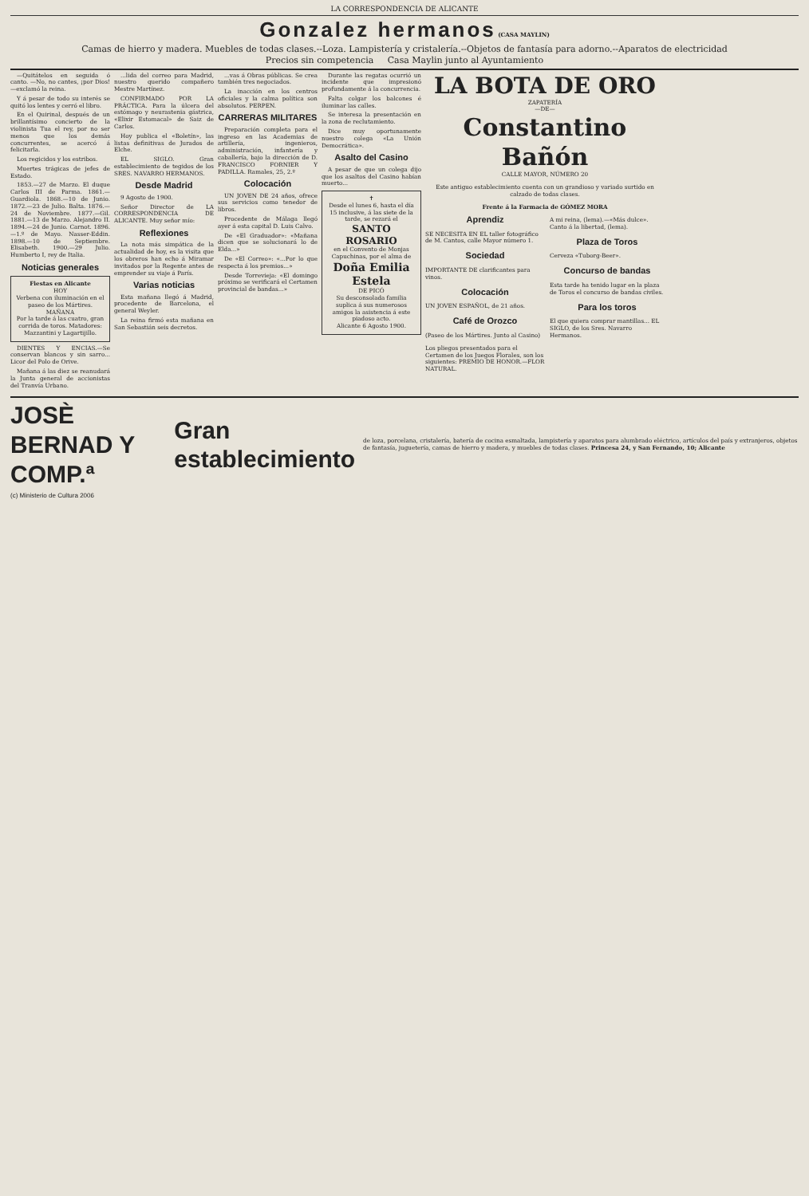LA CORRESPONDENCIA DE ALICANTE
Gonzalez hermanos (CASA MAYLIN)
Camas de hierro y madera. Muebles de todas clases.--Loza. Lampistería y cristalería.--Objetos de fantasía para adorno.--Aparatos de electricidad
Precios sin competencia Casa Maylin junto al Ayuntamiento
—Quitátelos en seguida ó canto. —No, no cantes, ¡por Dios!—exclamó la reina.
Y á pesar de todo su interés se quitó los lentes y cerró el libro.
En el Quirinal, después de un brillantísimo concierto de la violinista Tua el rey, por no ser menos que los demás concurrentes, se acercó á felicitarla.
Los regicidos y los estribos.
Muertes trágicas de jefes de Estado.
1853.—27 de Marzo. El duque Carlos III de Parma. 1861.—Guardiola. 1868.—10 de Junio. 1872.—23 de Julio. Balta. 1876.—24 de Noviembre. 1877.—Gil. 1881.—13 de Marzo. Alejandro II. 1894.—24 de Junio. Carnot. 1896.—1.º de Mayo. Nasser-Eddin. 1898.—10 de Septiembre. Elisabeth. 1900.—29 Julio. Humberto I, rey de Italia.
Noticias generales
Fiestas en Alicante
HOY
Verbena con iluminación en el paseo de los Mártires.
MAÑANA
Por la tarde á las cuatro, gran corrida de toros. Matadores: Mazzantini y Lagartijillo.
DIENTES Y ENCIAS.—Se conservan blancos y sin sarro... Licor del Polo de Orive.
Mañana á las diez se reanudará la Junta general de accionistas del Tranvía Urbano.
...lida del correo para Madrid, nuestro querido compañero Mestre Martínez.
CONFIRMADO POR LA PRÁCTICA. Para la úlcera del estómago y neurastenia gástrica, «Elixir Estomacal» de Saiz de Carlos.
Hoy publica el «Boletín», las listas definitivas de Jurados de Elche.
EL SIGLO. Gran establecimiento de tegidos de los SRES. NAVARRO HERMANOS.
Desde Madrid
9 Agosto de 1900.
Señor Director de LA CORRESPONDENCIA DE ALICANTE. Muy señor mío:
Reflexiones
La nota más simpática de la actualidad de hoy, es la visita que los obreros han echo á Miramar invitados por la Regente antes de emprender su viaje á París.
Varias noticias
Esta mañana llegó á Madrid, procedente de Barcelona, el general Weyler.
La reina firmó esta mañana en San Sebastián seis decretos.
...vas á Obras públicas. Se crea también tres negociados.
La inacción en los centros oficiales y la calma política son absolutos. PERPEN.
CARRERAS MILITARES
Preparación completa para el ingreso en las Academias de artillería, ingenieros, administración, infantería y caballería, bajo la dirección de D. FRANCISCO FORNIER Y PADILLA. Ramales, 25, 2.º
Colocación
UN JOVEN DE 24 años, ofrece sus servicios como tenedor de libros.
Procedente de Málaga llegó ayer á esta capital D. Luis Calvo.
De «El Graduador»: «Mañana dicen que se solucionará lo de Elda...»
De «El Correo»: «...Por lo que respecta á los premios...»
Desde Torrevieja: «El domingo próximo se verificará el Certamen provincial de bandas...»
Durante las regatas ocurrió un incidente que impresionó profundamente á la concurrencia.
Falta colgar los balcones é iluminar las calles.
Se interesa la presentación en la zona de reclutamiento.
Dice muy oportunamente nuestro colega «La Unión Democrática».
Asalto del Casino
A pesar de que un colega dijo que los asaltos del Casino habían muerto...
✝
Desde el lunes 6, hasta el día 15 inclusive, á las siete de la tarde, se rezará el
SANTO ROSARIO
en el Convento de Monjas Capuchinas, por el alma de
Doña Emilia Estela
DE PICÓ
Su desconsolada familia suplica á sus numerosos amigos la asistencia á este piadoso acto.
Alicante 6 Agosto 1900.
LA BOTA DE ORO
ZAPATERÍA
—DE—
Constantino Bañón
CALLE MAYOR, NÚMERO 20
Este antiguo establecimiento cuenta con un grandioso y variado surtido en calzado de todas clases.
Frente á la Farmacia de GÓMEZ MORA
Aprendiz
SE NECESITA EN EL taller fotográfico de M. Cantos, calle Mayor número 1.
Sociedad
IMPORTANTE DE clarificantes para vinos.
Colocación
UN JOVEN ESPAÑOL, de 21 años.
Café de Orozco
(Paseo de los Mártires. Junto al Casino)
Los pliegos presentados para el Certamen de los Juegos Florales, son los siguientes: PREMIO DE HONOR.—FLOR NATURAL.
A mi reina, (lema).—«Más dulce». Canto á la libertad, (lema).
Plaza de Toros
Cerveza «Tuborg-Beer».
Concurso de bandas
Esta tarde ha tenido lugar en la plaza de Toros el concurso de bandas civiles.
Para los toros
El que quiera comprar mantillas... EL SIGLO, de los Sres. Navarro Hermanos.
JOSÈ BERNAD Y COMP.ª Gran establecimiento de loza, porcelana, cristalería, batería de cocina esmaltada, lampistería y aparatos para alumbrado eléctrico, artículos del país y extranjeros, objetos de fantasía, juguetería, camas de hierro y madera, y muebles de todas clases. Princesa 24, y San Fernando, 10; Alicante
(c) Ministerio de Cultura 2006